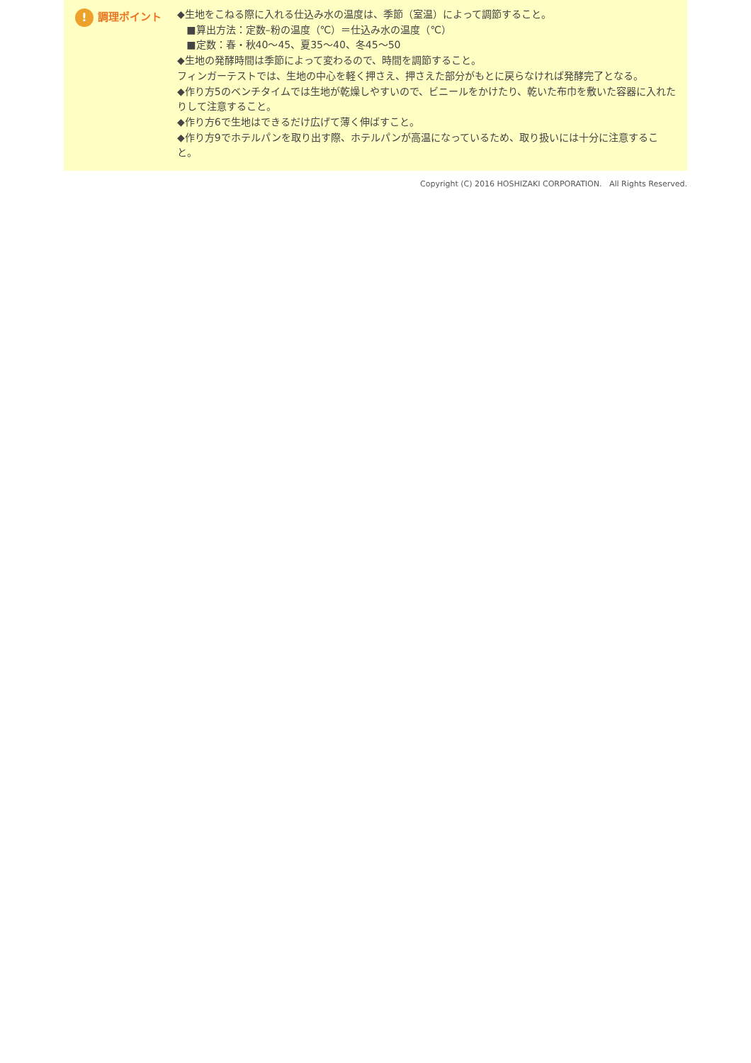! 調理ポイント
◆生地をこねる際に入れる仕込み水の温度は、季節（室温）によって調節すること。
■算出方法：定数–粉の温度（℃）＝仕込み水の温度（℃）
■定数：春・秋40～45、夏35～40、冬45～50
◆生地の発酵時間は季節によって変わるので、時間を調節すること。
フィンガーテストでは、生地の中心を軽く押さえ、押さえた部分がもとに戻らなければ発酵完了となる。
◆作り方5のベンチタイムでは生地が乾燥しやすいので、ビニールをかけたり、乾いた布巾を敷いた容器に入れたりして注意すること。
◆作り方6で生地はできるだけ広げて薄く伸ばすこと。
◆作り方9でホテルパンを取り出す際、ホテルパンが高温になっているため、取り扱いには十分に注意すること。
Copyright (C) 2016 HOSHIZAKI CORPORATION. All Rights Reserved.